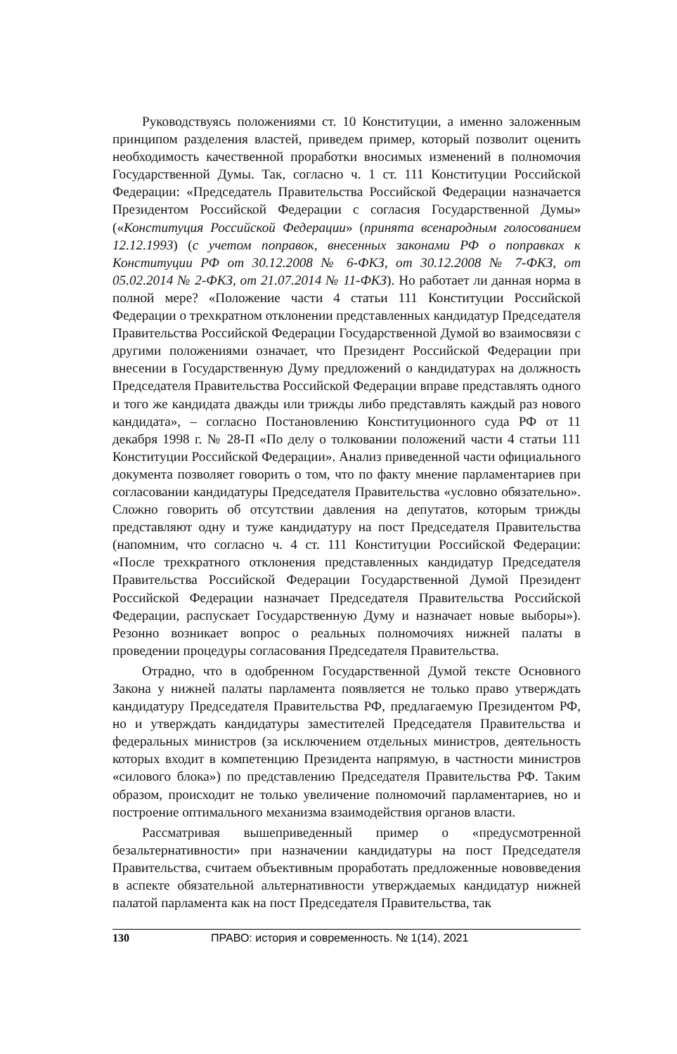Руководствуясь положениями ст. 10 Конституции, а именно заложенным принципом разделения властей, приведем пример, который позволит оценить необходимость качественной проработки вносимых изменений в полномочия Государственной Думы. Так, согласно ч. 1 ст. 111 Конституции Российской Федерации: «Председатель Правительства Российской Федерации назначается Президентом Российской Федерации с согласия Государственной Думы» («Конституция Российской Федерации» (принята всенародным голосованием 12.12.1993) (с учетом поправок, внесенных законами РФ о поправках к Конституции РФ от 30.12.2008 № 6-ФКЗ, от 30.12.2008 № 7-ФКЗ, от 05.02.2014 № 2-ФКЗ, от 21.07.2014 № 11-ФКЗ). Но работает ли данная норма в полной мере? «Положение части 4 статьи 111 Конституции Российской Федерации о трехкратном отклонении представленных кандидатур Председателя Правительства Российской Федерации Государственной Думой во взаимосвязи с другими положениями означает, что Президент Российской Федерации при внесении в Государственную Думу предложений о кандидатурах на должность Председателя Правительства Российской Федерации вправе представлять одного и того же кандидата дважды или трижды либо представлять каждый раз нового кандидата», – согласно Постановлению Конституционного суда РФ от 11 декабря 1998 г. № 28-П «По делу о толковании положений части 4 статьи 111 Конституции Российской Федерации». Анализ приведенной части официального документа позволяет говорить о том, что по факту мнение парламентариев при согласовании кандидатуры Председателя Правительства «условно обязательно». Сложно говорить об отсутствии давления на депутатов, которым трижды представляют одну и туже кандидатуру на пост Председателя Правительства (напомним, что согласно ч. 4 ст. 111 Конституции Российской Федерации: «После трехкратного отклонения представленных кандидатур Председателя Правительства Российской Федерации Государственной Думой Президент Российской Федерации назначает Председателя Правительства Российской Федерации, распускает Государственную Думу и назначает новые выборы»). Резонно возникает вопрос о реальных полномочиях нижней палаты в проведении процедуры согласования Председателя Правительства.
Отрадно, что в одобренном Государственной Думой тексте Основного Закона у нижней палаты парламента появляется не только право утверждать кандидатуру Председателя Правительства РФ, предлагаемую Президентом РФ, но и утверждать кандидатуры заместителей Председателя Правительства и федеральных министров (за исключением отдельных министров, деятельность которых входит в компетенцию Президента напрямую, в частности министров «силового блока») по представлению Председателя Правительства РФ. Таким образом, происходит не только увеличение полномочий парламентариев, но и построение оптимального механизма взаимодействия органов власти.
Рассматривая вышеприведенный пример о «предусмотренной безальтернативности» при назначении кандидатуры на пост Председателя Правительства, считаем объективным проработать предложенные нововведения в аспекте обязательной альтернативности утверждаемых кандидатур нижней палатой парламента как на пост Председателя Правительства, так
130 ПРАВО: история и современность. № 1(14), 2021